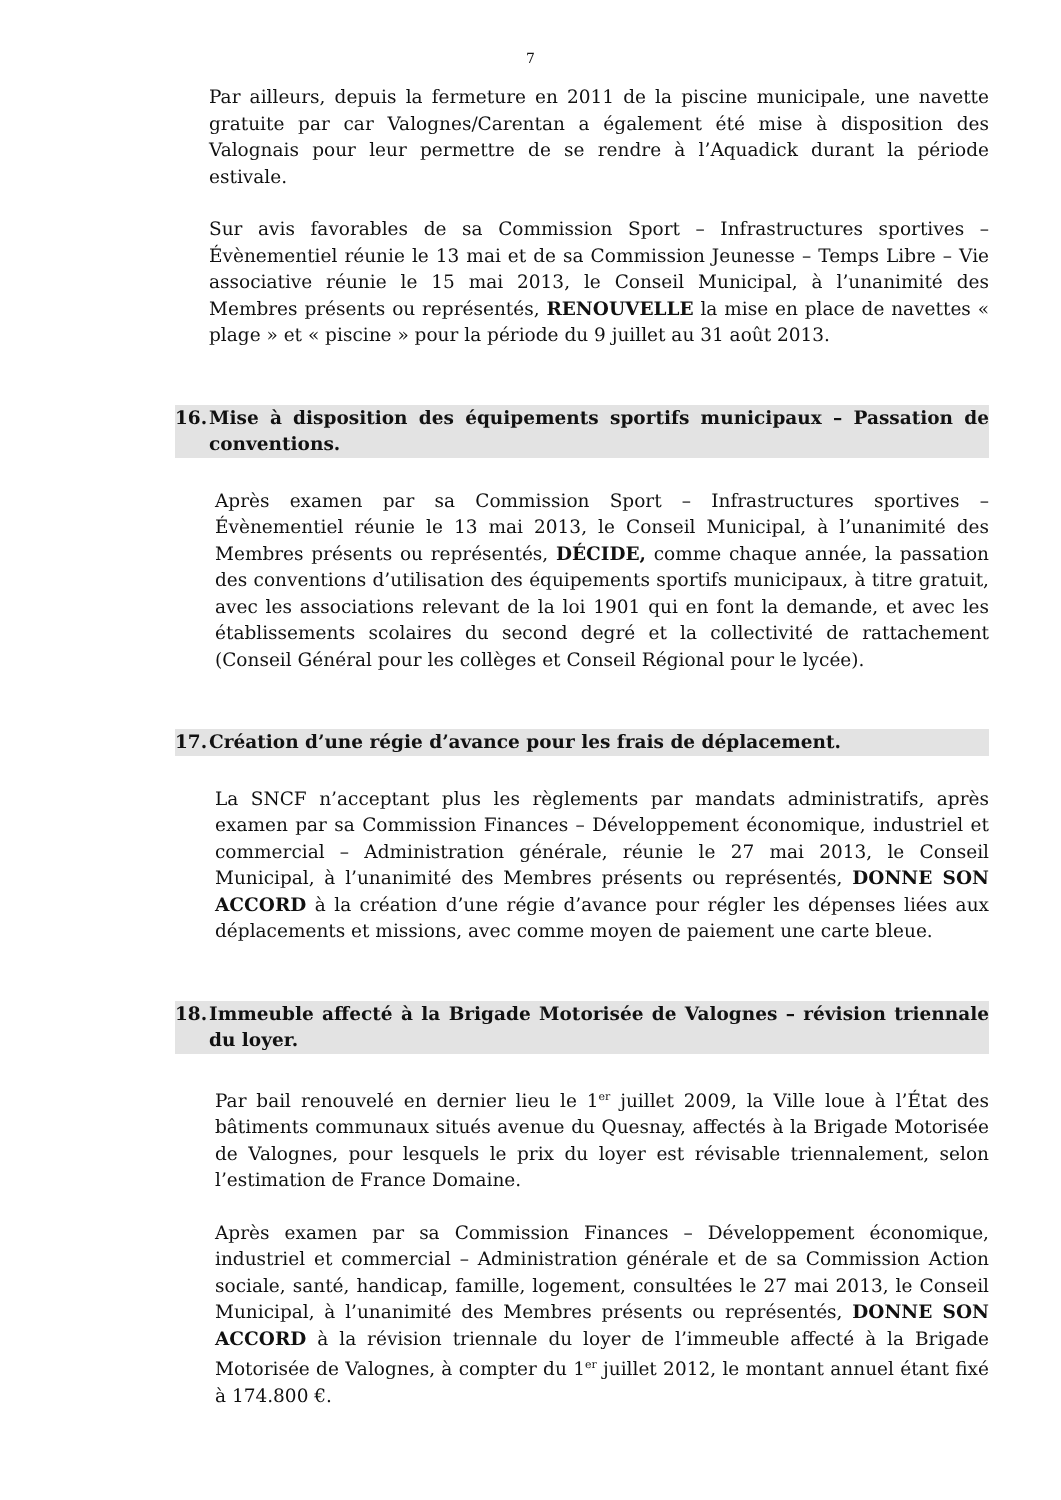7
Par ailleurs, depuis la fermeture en 2011 de la piscine municipale, une navette gratuite par car Valognes/Carentan a également été mise à disposition des Valognais pour leur permettre de se rendre à l’Aquadick durant la période estivale.
Sur avis favorables de sa Commission Sport – Infrastructures sportives – Évènementiel réunie le 13 mai et de sa Commission Jeunesse – Temps Libre – Vie associative réunie le 15 mai 2013, le Conseil Municipal, à l’unanimité des Membres présents ou représentés, RENOUVELLE la mise en place de navettes « plage » et « piscine » pour la période du 9 juillet au 31 août 2013.
16. Mise à disposition des équipements sportifs municipaux – Passation de conventions.
Après examen par sa Commission Sport – Infrastructures sportives – Évènementiel réunie le 13 mai 2013, le Conseil Municipal, à l’unanimité des Membres présents ou représentés, DÉCIDE, comme chaque année, la passation des conventions d’utilisation des équipements sportifs municipaux, à titre gratuit, avec les associations relevant de la loi 1901 qui en font la demande, et avec les établissements scolaires du second degré et la collectivité de rattachement (Conseil Général pour les collèges et Conseil Régional pour le lycée).
17. Création d’une régie d’avance pour les frais de déplacement.
La SNCF n’acceptant plus les règlements par mandats administratifs, après examen par sa Commission Finances – Développement économique, industriel et commercial – Administration générale, réunie le 27 mai 2013, le Conseil Municipal, à l’unanimité des Membres présents ou représentés, DONNE SON ACCORD à la création d’une régie d’avance pour régler les dépenses liées aux déplacements et missions, avec comme moyen de paiement une carte bleue.
18. Immeuble affecté à la Brigade Motorisée de Valognes – révision triennale du loyer.
Par bail renouvelé en dernier lieu le 1<sup>er</sup> juillet 2009, la Ville loue à l’État des bâtiments communaux situés avenue du Quesnay, affectés à la Brigade Motorisée de Valognes, pour lesquels le prix du loyer est révisable triennalement, selon l’estimation de France Domaine.
Après examen par sa Commission Finances – Développement économique, industriel et commercial – Administration générale et de sa Commission Action sociale, santé, handicap, famille, logement, consultées le 27 mai 2013, le Conseil Municipal, à l’unanimité des Membres présents ou représentés, DONNE SON ACCORD à la révision triennale du loyer de l’immeuble affecté à la Brigade Motorisée de Valognes, à compter du 1<sup>er</sup> juillet 2012, le montant annuel étant fixé à 174.800 €.